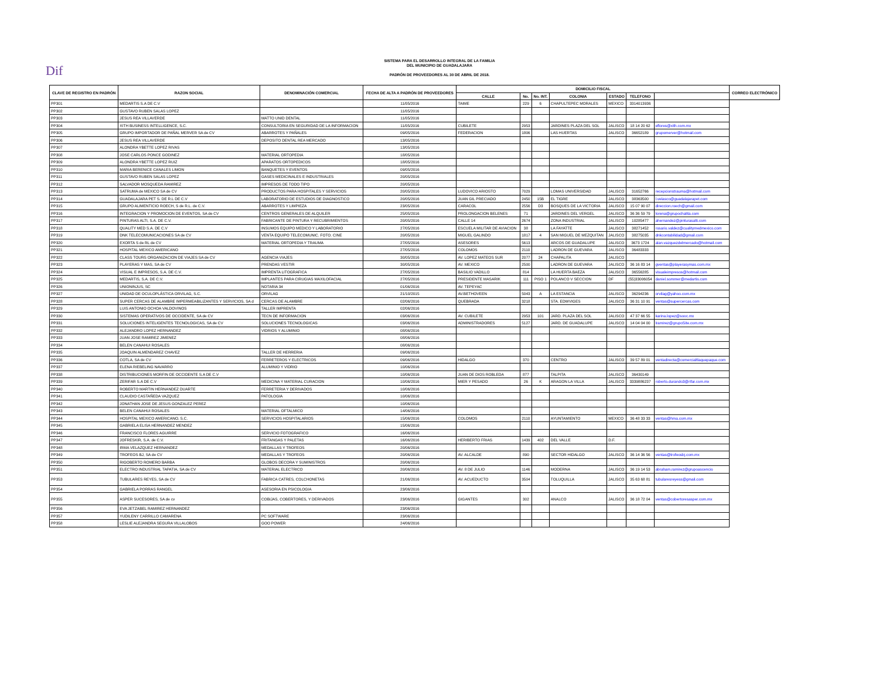Dif
SISTEMA PARA EL DESARROLLO INTEGRAL DE LA FAMILIA
DEL MUNICIPIO DE GUADALAJARA
PADRÓN DE PROVEEDORES AL 30 DE ABRIL DE 2018.
| CLAVE DE REGISTRO EN PADRÓN | RAZON SOCIAL | DENOMINACIÓN COMERCIAL | FECHA DE ALTA A PADRÓN DE PROVEEDORES | DOMICILIO FISCAL | | | | | | | CORREO ELECTRÓNICO |
| --- | --- | --- | --- | --- | --- | --- | --- | --- | --- | --- | --- |
| | | | | CALLE | No. | No. INT. | COLONIA | ESTADO | TELEFONO | | |
| PP301 | MEDARTIS S.A DE C.V | | 11/05/2016 | TAIME | 229 | 6 | CHAPULTEPEC MORALES | MEXICO | 3314013936 | | |
| PP302 | GUSTAVO RUBEN SALAS LOPEZ | | 11/05/2016 | | | | | | | | |
| PP303 | JESUS REA VILLAVERDE | MATTO UNID DENTAL | 11/05/2016 | | | | | | | | |
| PP304 | XITH BUSINESS INTELLIGENCE, S.C. | CONSULTORIA EN SEGURIDAD DE LA INFORMACION | 11/05/2016 | CUBILETE | 2953 | | JARDINES PLAZA DEL SOL | JALISCO | 18 14 20 62 | eflores@xith.com.mx | |
| PP305 | GRUPO IMPORTADOR DE PAÑAL MERVER SA de CV | ABARROTES Y PAÑALES | 09/05/2016 | FEDERACION | 1806 | | LAS HUERTAS | JALISCO | 36652189 | grupomerver@hotmail.com | |
| PP306 | JESUS REA VILLAVERDE | DEPOSITO DENTAL REA MERCADO | 13/05/2016 | | | | | | | | |
| PP307 | ALONDRA YBETTE LOPEZ RIVAS | | 13/05/2016 | | | | | | | | |
| PP308 | JOSE CARLOS PONCE GODINEZ | MATERIAL ORTOPEDIA | 18/05/2016 | | | | | | | | |
| PP309 | ALONDRA YBETTE LOPEZ RUIZ | APARATOS ORTOPEDICOS | 18/05/2016 | | | | | | | | |
| PP310 | MARIA BERENICE CANALES LIMON | BANQUETES Y EVENTOS | 09/05/2016 | | | | | | | | |
| PP311 | GUSTAVO RUBEN SALAS LOPEZ | GASES MEDICINALES E INDUSTRIALES | 20/05/2016 | | | | | | | | |
| PP312 | SALVADOR MOSQUEDA RAMIREZ | IMPRESOS DE TODO TIPO | 20/05/2016 | | | | | | | | |
| PP313 | SATRUMA de MEXICO SA de CV | PRODUCTOS PARA HOSPITALES Y SERVICIOS | 20/05/2016 | LUDOVICO ARIOSTO | 7029 | | LOMAS UNIVERSIDAD | JALISCO | 31652766 | recepcionstrauma@hotmail.com | |
| PP314 | GUADALAJARA PET S. DE R.L DE C.V | LABORATORIO DE ESTUDIOS DE DIAGNOSTICO | 20/05/2016 | JUAN GIL PRECIADO | 2450 | 15B | EL TIGRE | JALISCO | 38363500 | l.velasco@guadalajarapet.com | |
| PP315 | GRUPO ALIMENTICIO ROECH, S de R.L. de C.V. | ABARROTES Y LIMPIEZA | 23/05/2016 | CARACOL | 2556 | D3 | BOSQUES DE LA VICTORIA | JALISCO | 15 07 90 07 | direccion.roech@gmail.com | |
| PP316 | INTEGRACION Y PROMOCION DE EVENTOS, SA de CV | CENTROS GENERALES DE ALQUILER | 25/05/2016 | PROLONGACION BELENES | 71 | | JARDINES DEL VERGEL | JALISCO | 36 36 59 79 | lorena@grupochalita.com | |
| PP317 | PINTURAS ALTI, S.A. DE C.V. | FABRICANTE DE PINTURA Y RECUBRIMIENTOS | 20/05/2016 | CALLE 14 | 2674 | | ZONA INDUSTRIAL | JALISCO | 10285477 | ahernandez@pinturasalti.com | |
| PP318 | QUALITY MED S.A. DE C.V | INSUMOS EQUIPO MEDICO Y LABORATORIO | 27/05/2016 | ESCUELA MILITAR DE AVIACION | 38 | | LA FAYATTE | JALISCO | 38271452 | rosario.valdez@cualitymedmexico.com | |
| PP319 | DNK TELECOMUNICACIONES SA de CV | VENTA EQUIPO TELECOMUNIC. FOTO. CINE | 20/05/2016 | MIGUEL GALINDO | 1817 | 4 | SAN MIGUEL DE MEZQUITAN | JALISCO | 38275035 | dnkcontabilidad@gmail.com | |
| PP320 | EXORTA S de RL de CV | MATERIAL ORTOPEDIA Y TRAUMA | 27/05/2016 | ASESORES | 5613 | | ARCOS DE GUADALUPE | JALISCO | 3673 1724 | alan.vazquezdelmercado@hotmail.com | |
| PP321 | HOSPITAL MEXICO AMERICANO | | 27/05/2016 | COLOMOS | 2110 | | LADRON DE GUEVARA | JALISCO | 36483333 | | |
| PP322 | CLASS TOURS ORGANIZACION DE VIAJES SA de CV | AGENCIA VIAJES | 30/05/2016 | AV. LOPEZ MATEOS SUR | 2077 | 24 | CHAPALITA | JALISCO | | | |
| PP323 | PLAYERAS Y MAS, SA de CV | PRENDAS VESTIR | 30/05/2016 | AV. MEXICO | 2500 | | LADRON DE GUEVARA | JALISCO | 36 16 83 14 | gventas@playerasymas.com.mx | |
| PP324 | VISUAL E IMPRESOS, S.A. DE C.V. | IMPRENTA LITOGRAFICA | 27/05/2016 | BASILIO VADILLO | 814 | | LA HUERTA BAEZA | JALISCO | 36556285 | visualeimpresos@hotmail.com | |
| PP325 | MEDARTIS, S.A. DE C.V. | IMPLANTES PARA CIRUGIAS MAXILOFACIAL | 27/05/2016 | PRESIDENTE MASARIK | 111 | PISO 1 | POLANCO V SECCION | DF | (55)33006054 | daniel.sommer@medartis.com | |
| PP326 | UNIONINJUS, SC | NOTARIA 34 | 01/06/2016 | AV. TEPEYAC | | | | | | | |
| PP327 | UNIDAD DE OCULOPLÁSTICA ORVILAG, S.C. | ORVILAG | 21/10/2015 | AV.BETHOVEEN | 5043 | A | LA ESTANCIA | JALISCO | 36294236 | orvilag@yahoo.com.mx | |
| PP328 | SUPER CERCAS DE ALAMBRE IMPERMEABILIZANTES Y SERVICIOS, SA d | CERCAS DE ALAMBRE | 02/06/2016 | QUEBRADA | 3218 | | STA. EDWVIGES | JALISCO | 36 31 10 91 | ventas@supercercas.com | |
| PP329 | LUIS ANTONIO OCHOA VALDOVINOS | TALLER IMPRENTA | 02/06/2016 | | | | | | | | |
| PP330 | SISTEMAS OPERATIVOS DE OCCIDENTE, SA de CV | TECN DE INFORMACION | 03/06/2016 | AV. CUBILETE | 2953 | 101 | JARD. PLAZA DEL SOL | JALISCO | 47 37 66 55 | karina.lopez@sooc.mx | |
| PP331 | SOLUCIONES INTELIGENTES TECNOLOGICAS, SA de CV | SOLUCIONES TECNOLOGICAS | 03/06/2016 | ADMINISTRADORES | 5127 | | JARD. DE GUADALUPE | JALISCO | 14 04 04 00 | lramirez@grupoSite.com.mx | |
| PP332 | ALEJANDRO LOPEZ HERNANDEZ | VIDRIOS Y ALUMINIO | 08/06/2016 | | | | | | | | |
| PP333 | JUAN JOSE RAMIREZ JIMENEZ | | 08/06/2016 | | | | | | | | |
| PP334 | BELEN CANAHUI ROSALES | | 08/06/2016 | | | | | | | | |
| PP335 | JOAQUIN ALMENDAREZ CHAVEZ | TALLER DE HERRERIA | 09/06/2016 | | | | | | | | |
| PP336 | COTLA, SA de CV | FERRETEROS Y ELECTRICOS | 09/06/2016 | HIDALGO | 370 | | CENTRO | JALISCO | 39 57 89 01 | ventadirecta@comercialtlaquepaque.com | |
| PP337 | ELENA RIEBELING NAVARRO | ALUMINIO Y VIDRIO | 10/06/2016 | | | | | | | | |
| PP338 | DISTRIBUCIONES MORFIN DE OCCIDENTE S.A DE C.V | | 10/06/2016 | JUAN DE DIOS ROBLEDA | 877 | | TALPITA | JALISCO | 36430149 | | |
| PP339 | ZERIFAR S.A DE C.V | MEDICINA Y MATERIAL CURACION | 10/06/2016 | MIER Y PESADO | 26 | K | ARAGON LA VILLA | JALISCO | 3339886237 | roberto.durando3@rifar.com.mx | |
| PP340 | ROBERTO MARTIN HERNANDEZ DUARTE | FERRETERIA Y DERIVADOS | 10/06/2016 | | | | | | | | |
| PP341 | CLAUDIO CASTAÑEDA VAZQUEZ | PATOLOGIA | 10/06/2016 | | | | | | | | |
| PP342 | JONATHAN JOSE DE JESUS GONZALEZ PEREZ | | 10/06/2016 | | | | | | | | |
| PP343 | BELEN CANAHUI ROSALES | MATERIAL OFTALMICO | 14/06/2016 | | | | | | | | |
| PP344 | HOSPITAL MEXICO AMERICANO, S.C. | SERVICIOS HOSPITALARIOS | 15/06/2016 | COLOMOS | 2110 | | AYUNTAMIENTO | MEXICO | 36 48 33 33 | ventas@hma.com.mx | |
| PP345 | GABRIELA ELISA HERNANDEZ MENDEZ | | 15/06/2016 | | | | | | | | |
| PP346 | FRANCISCO FLORES AGUIRRE | SERVICIO FOTOGRAFICO | 16/06/2016 | | | | | | | | |
| PP347 | JOFRESKIR, S.A. de C.V. | FRITANGAS Y PALETAS | 16/06/2016 | HERIBERTO FRIAS | 1439 | 402 | DEL VALLE | D.F. | | | |
| PP348 | IRMA VELAZQUEZ HERNANDEZ | MEDALLAS Y TROFEOS | 20/06/2016 | | | | | | | | |
| PP349 | TROFEOS BJ, SA de CV | MEDALLAS Y TROFEOS | 20/06/2016 | AV. ALCALDE | 890 | | SECTOR HIDALGO | JALISCO | 36 14 36 56 | ventas@trofeosbj.com.mx | |
| PP350 | RIGOBERTO ROMERO BARBA | GLOBOS DECORA Y SUMINISTROS | 20/06/2016 | | | | | | | | |
| PP351 | ELECTRO INDUSTRIAL TAPATIA, SA de CV | MATERIAL ELECTRICO | 20/06/2016 | AV. 8 DE JULIO | 1146 | | MODERNA | JALISCO | 36 19 14 53 | abraham.ramirez@grupoascencio | |
| PP353 | TUBULARES REYES, SA de CV | FABRICA CATRES, COLCHONETAS | 21/06/2016 | AV. ACUEDUCTO | 3504 | | TOLUQUILLA | JALISCO | 35 63 68 81 | tubularesreyess@gmail.com | |
| PP354 | GABRIELA PORRAS RANGEL | ASESORIA EN PSICOLOGIA | 23/06/2016 | | | | | | | | |
| PP355 | ASPER SUCESORES, SA de cv | COBIJAS, COBERTORES, Y DERIVADOS | 23/06/2016 | GIGANTES | 302 | | ANALCO | JALISCO | 36 18 72 04 | ventas@cobertoresasper.com.mx | |
| PP356 | EVA JETZABEL RAMIREZ HERNANDEZ | | 23/06/2016 | | | | | | | | |
| PP357 | YUDILENY CARRILLO CAMARENA | PC SOFTWARE | 23/06/2016 | | | | | | | | |
| PP358 | LESLIE ALEJANDRA SEGURA VILLALOBOS | GOO POWER | 24/06/2016 | | | | | | | | |